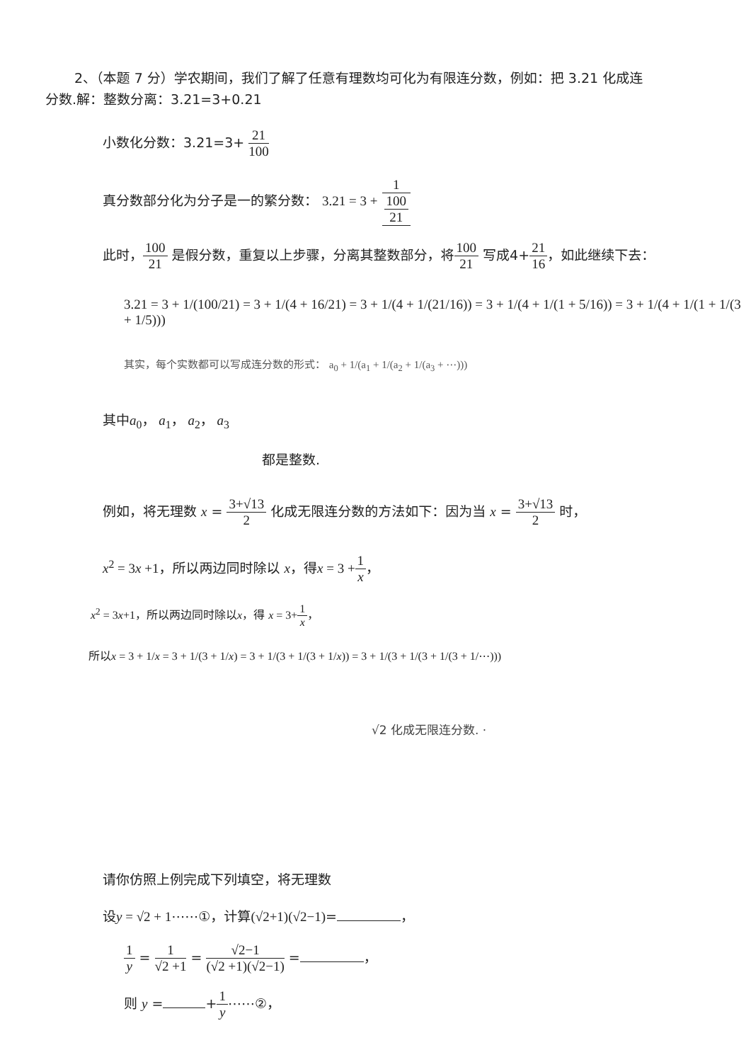2、（本题 7 分）学农期间，我们了解了任意有理数均可化为有限连分数，例如：把 3.21 化成连
分数.解：整数分离：3.21=3+0.21
小数化分数：3.21=3+ 21 100
真分数部分化为分子是一的繁分数： 3.21 = 3 + 1 100 21
此时，100 21 是假分数，重复以上步骤，分离其整数部分，将100 21 写成4+21 16，如此继续下去：
3.21 = 3 + 1/(100/21) = 3 + 1/(4 + 16/21) = 3 + 1/(4 + 1/(21/16)) = 3 + 1/(4 + 1/(1 + 5/16)) = 3 + 1/(4 + 1/(1 + 1/(3 + 1/5)))
其实，每个实数都可以写成连分数的形式： a<sub>0</sub> + 1/(a<sub>1</sub> + 1/(a<sub>2</sub> + 1/(a<sub>3</sub> + ⋯)))
其中a<sub>0</sub>， a<sub>1</sub>， a<sub>2</sub>， a<sub>3</sub>
都是整数.
例如，将无理数 x = 3+√13 2 化成无限连分数的方法如下：因为当 x = 3+√13 2 时，
x<sup>2</sup> = 3x +1，所以两边同时除以 x，得x = 3 +1 x，
x<sup>2</sup> = 3x+1，所以两边同时除以x，得 x = 3+1 x，
所以x = 3 + 1/x = 3 + 1/(3 + 1/x) = 3 + 1/(3 + 1/(3 + 1/x)) = 3 + 1/(3 + 1/(3 + 1/(3 + 1/⋯)))
√2 化成无限连分数. ·
请你仿照上例完成下列填空，将无理数
设y = √2 + 1⋯⋯①，计算(√2+1)(√2−1)= ，
1 y = 1 √2 +1 = √2−1 (√2 +1)(√2−1) = ，
则 y = +1 y⋯⋯②，